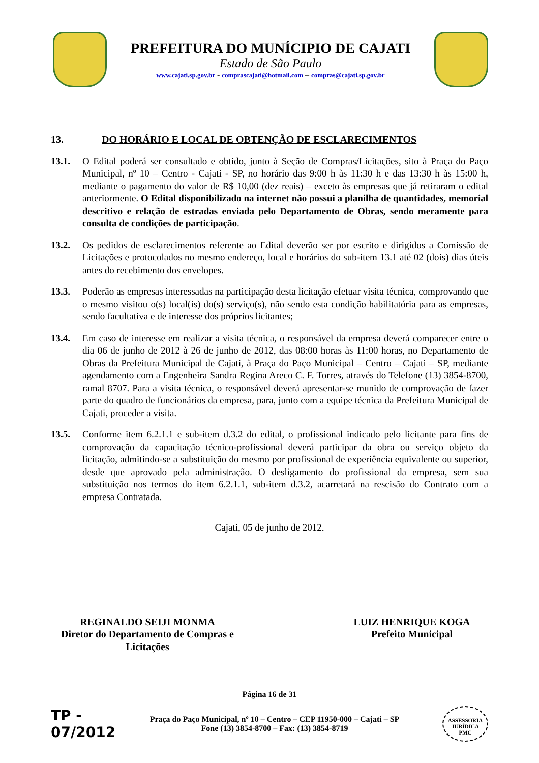PREFEITURA DO MUNÍCIPIO DE CAJATI
Estado de São Paulo
www.cajati.sp.gov.br - comprascajati@hotmail.com – compras@cajati.sp.gov.br
13. DO HORÁRIO E LOCAL DE OBTENÇÃO DE ESCLARECIMENTOS
13.1. O Edital poderá ser consultado e obtido, junto à Seção de Compras/Licitações, sito à Praça do Paço Municipal, nº 10 – Centro - Cajati - SP, no horário das 9:00 h às 11:30 h e das 13:30 h às 15:00 h, mediante o pagamento do valor de R$ 10,00 (dez reais) – exceto às empresas que já retiraram o edital anteriormente. O Edital disponibilizado na internet não possui a planilha de quantidades, memorial descritivo e relação de estradas enviada pelo Departamento de Obras, sendo meramente para consulta de condições de participação.
13.2. Os pedidos de esclarecimentos referente ao Edital deverão ser por escrito e dirigidos a Comissão de Licitações e protocolados no mesmo endereço, local e horários do sub-item 13.1 até 02 (dois) dias úteis antes do recebimento dos envelopes.
13.3. Poderão as empresas interessadas na participação desta licitação efetuar visita técnica, comprovando que o mesmo visitou o(s) local(is) do(s) serviço(s), não sendo esta condição habilitatória para as empresas, sendo facultativa e de interesse dos próprios licitantes;
13.4. Em caso de interesse em realizar a visita técnica, o responsável da empresa deverá comparecer entre o dia 06 de junho de 2012 à 26 de junho de 2012, das 08:00 horas às 11:00 horas, no Departamento de Obras da Prefeitura Municipal de Cajati, à Praça do Paço Municipal – Centro – Cajati – SP, mediante agendamento com a Engenheira Sandra Regina Areco C. F. Torres, através do Telefone (13) 3854-8700, ramal 8707. Para a visita técnica, o responsável deverá apresentar-se munido de comprovação de fazer parte do quadro de funcionários da empresa, para, junto com a equipe técnica da Prefeitura Municipal de Cajati, proceder a visita.
13.5. Conforme item 6.2.1.1 e sub-item d.3.2 do edital, o profissional indicado pelo licitante para fins de comprovação da capacitação técnico-profissional deverá participar da obra ou serviço objeto da licitação, admitindo-se a substituição do mesmo por profissional de experiência equivalente ou superior, desde que aprovado pela administração. O desligamento do profissional da empresa, sem sua substituição nos termos do item 6.2.1.1, sub-item d.3.2, acarretará na rescisão do Contrato com a empresa Contratada.
Cajati, 05 de junho de 2012.
REGINALDO SEIJI MONMA
Diretor do Departamento de Compras e Licitações
LUIZ HENRIQUE KOGA
Prefeito Municipal
Página 16 de 31
TP - 07/2012
Praça do Paço Municipal, nº 10 – Centro – CEP 11950-000 – Cajati – SP
Fone (13) 3854-8700 – Fax: (13) 3854-8719
ASSESSORIA JURÍDICA
PMC